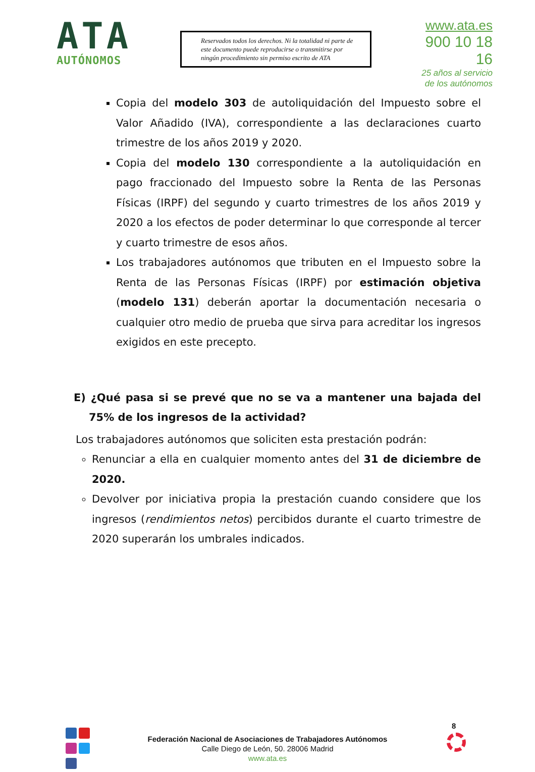ATA
AUTÓNOMOS
Reservados todos los derechos. Ni la totalidad ni parte de este documento puede reproducirse o transmitirse por ningún procedimiento sin permiso escrito de ATA
www.ata.es
900 10 18 16
25 años al servicio
de los autónomos
Copia del modelo 303 de autoliquidación del Impuesto sobre el Valor Añadido (IVA), correspondiente a las declaraciones cuarto trimestre de los años 2019 y 2020.
Copia del modelo 130 correspondiente a la autoliquidación en pago fraccionado del Impuesto sobre la Renta de las Personas Físicas (IRPF) del segundo y cuarto trimestres de los años 2019 y 2020 a los efectos de poder determinar lo que corresponde al tercer y cuarto trimestre de esos años.
Los trabajadores autónomos que tributen en el Impuesto sobre la Renta de las Personas Físicas (IRPF) por estimación objetiva (modelo 131) deberán aportar la documentación necesaria o cualquier otro medio de prueba que sirva para acreditar los ingresos exigidos en este precepto.
E) ¿Qué pasa si se prevé que no se va a mantener una bajada del 75% de los ingresos de la actividad?
Los trabajadores autónomos que soliciten esta prestación podrán:
Renunciar a ella en cualquier momento antes del 31 de diciembre de 2020.
Devolver por iniciativa propia la prestación cuando considere que los ingresos (rendimientos netos) percibidos durante el cuarto trimestre de 2020 superarán los umbrales indicados.
8
Federación Nacional de Asociaciones de Trabajadores Autónomos
Calle Diego de León, 50. 28006 Madrid
www.ata.es